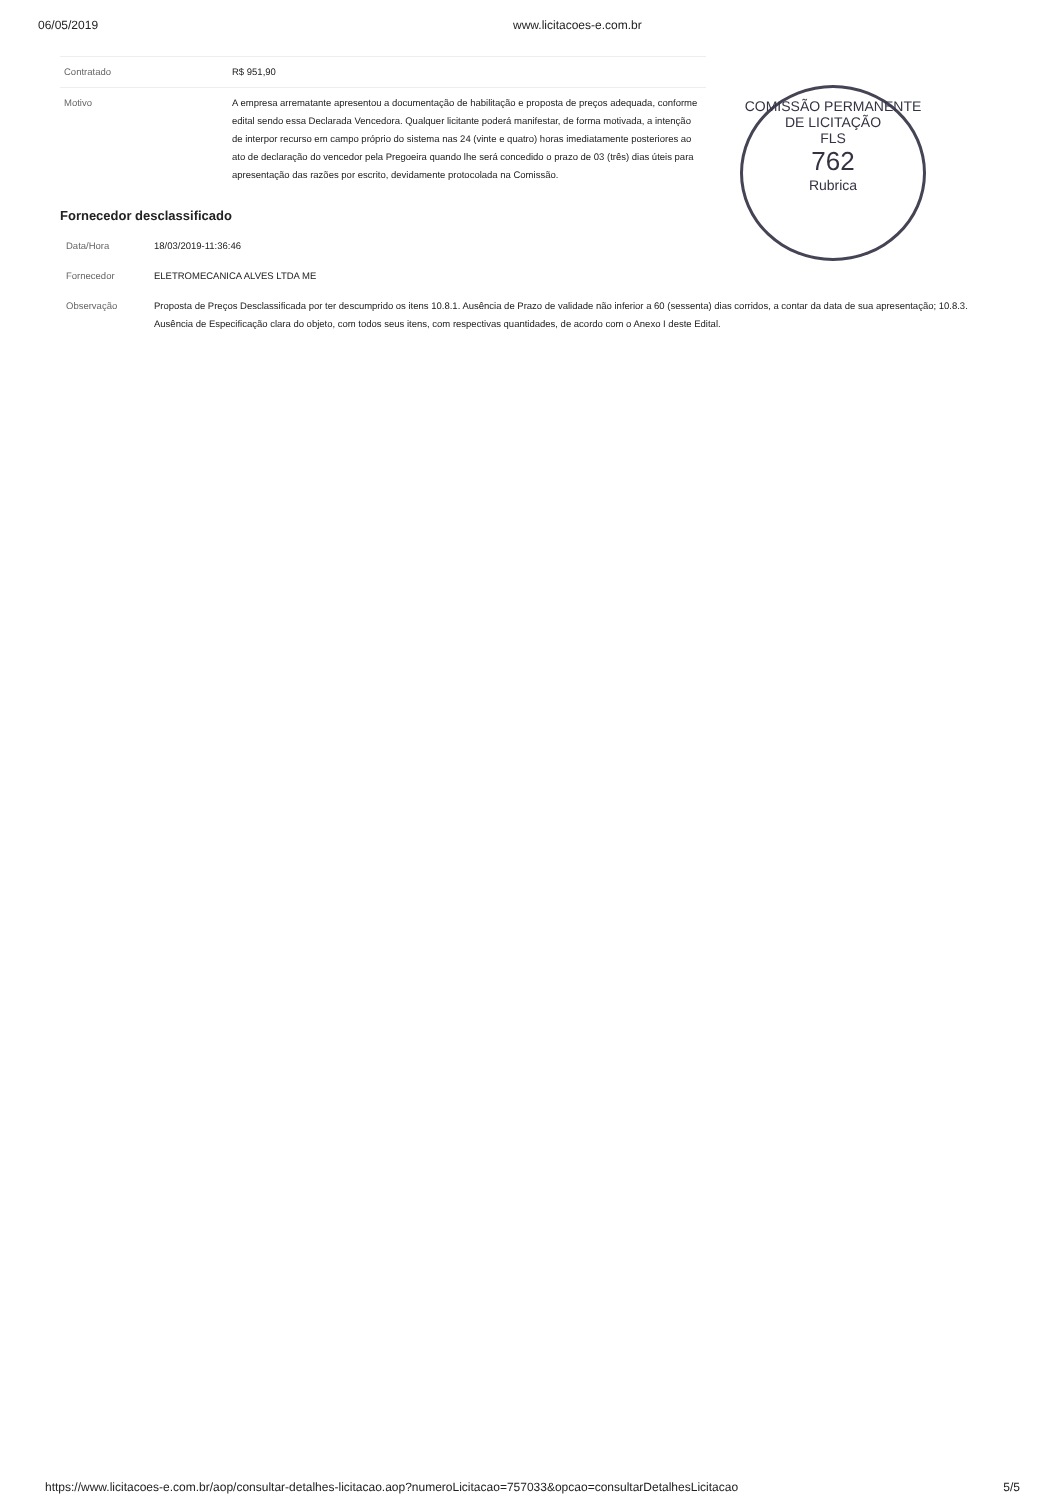06/05/2019 www.licitacoes-e.com.br
| Contratado | R$ 951,90 |
| Motivo | A empresa arrematante apresentou a documentação de habilitação e proposta de preços adequada, conforme edital sendo essa Declarada Vencedora. Qualquer licitante poderá manifestar, de forma motivada, a intenção de interpor recurso em campo próprio do sistema nas 24 (vinte e quatro) horas imediatamente posteriores ao ato de declaração do vencedor pela Pregoeira quando lhe será concedido o prazo de 03 (três) dias úteis para apresentação das razões por escrito, devidamente protocolada na Comissão. |
COMISSÃO PERMANENTE DE LICITAÇÃO
FLS
762
Rubrica
Fornecedor desclassificado
| Data/Hora | 18/03/2019-11:36:46 |
| Fornecedor | ELETROMECANICA ALVES LTDA ME |
| Observação | Proposta de Preços Desclassificada por ter descumprido os itens 10.8.1. Ausência de Prazo de validade não inferior a 60 (sessenta) dias corridos, a contar da data de sua apresentação; 10.8.3. Ausência de Especificação clara do objeto, com todos seus itens, com respectivas quantidades, de acordo com o Anexo I deste Edital. |
https://www.licitacoes-e.com.br/aop/consultar-detalhes-licitacao.aop?numeroLicitacao=757033&opcao=consultarDetalhesLicitacao 5/5